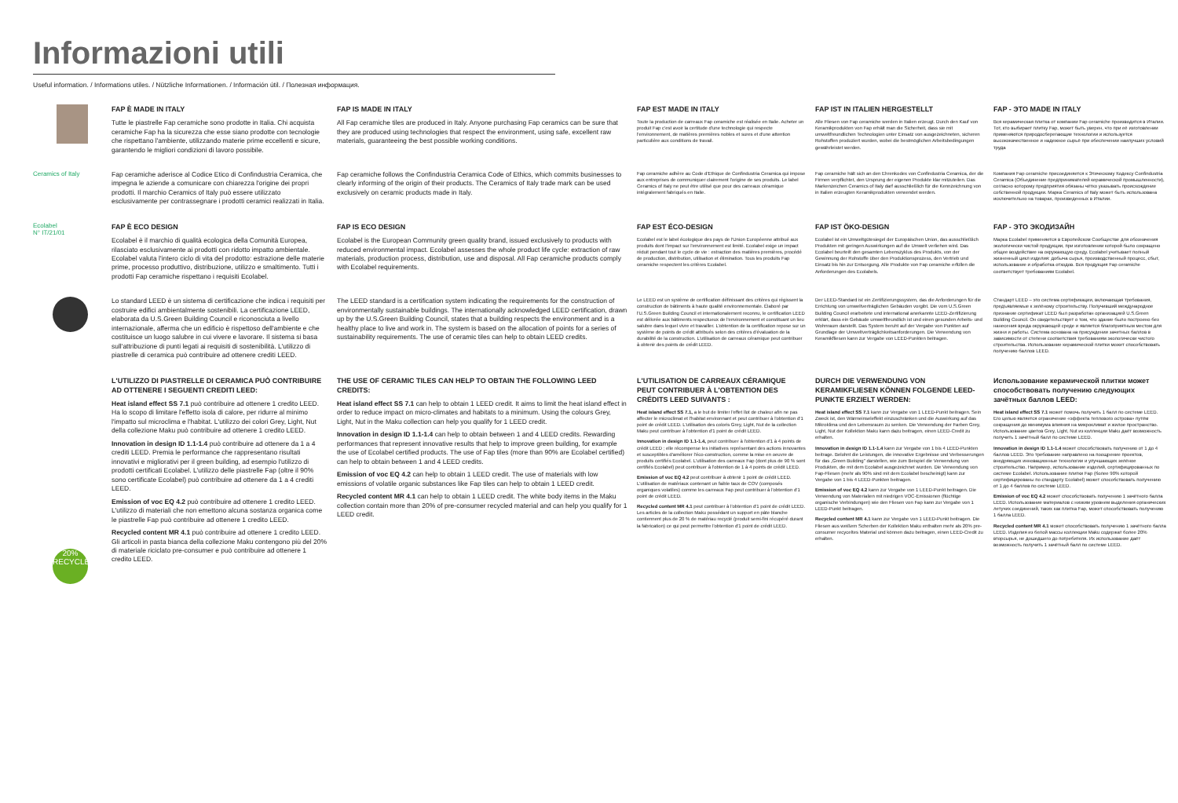Informazioni utili
Useful information. / Informations utiles. / Nützliche Informationen. / Información útil. / Полезная информация.
FAP È MADE IN ITALY
Tutte le piastrelle Fap ceramiche sono prodotte in Italia. Chi acquista ceramiche Fap ha la sicurezza che esse siano prodotte con tecnologie che rispettano l'ambiente, utilizzando materie prime eccellenti e sicure, garantendo le migliori condizioni di lavoro possibile.
FAP IS MADE IN ITALY
All Fap ceramiche tiles are produced in Italy. Anyone purchasing Fap ceramics can be sure that they are produced using technologies that respect the environment, using safe, excellent raw materials, guaranteeing the best possible working conditions.
FAP EST MADE IN ITALY
Toute la production de carreaux Fap ceramiche est réalisée en Italie. Acheter un produit Fap c'est avoir la certitude d'une technologie qui respecte l'environnement, de matières premières nobles et sures et d'une attention particulière aux conditions de travail.
FAP IST IN ITALIEN HERGESTELLT
Alle Fliesen von Fap ceramiche werden in Italien erzeugt. Durch den Kauf von Keramikprodukten von Fap erhält man die Sicherheit, dass sie mit umweltfreundlichen Technologien unter Einsatz von ausgezeichneten, sicheren Rohstoffen produziert wurden, wobei die bestmöglichen Arbeitsbedingungen gewährleistet werden.
FAP - ЭТО MADE IN ITALY
Вся керамическая плитка от компании Fap ceramiche производится в Италии. Тот, кто выбирает плитку Fap, может быть уверен, что при её изготовлении применяются природосберегающие технологии и используется высококачественное и надежное сырьё при обеспечении наилучших условий труда
Ceramics of Italy
Fap ceramiche aderisce al Codice Etico di Confindustria Ceramica, che impegna le aziende a comunicare con chiarezza l'origine dei propri prodotti. Il marchio Ceramics of Italy può essere utilizzato esclusivamente per contrassegnare i prodotti ceramici realizzati in Italia.
Fap ceramiche follows the Confindustria Ceramica Code of Ethics, which commits businesses to clearly informing of the origin of their products. The Ceramics of Italy trade mark can be used exclusively on ceramic products made in Italy.
Fap ceramiche adhère au Code d'Ethique de Confindustria Ceramica qui impose aux entreprises de communiquer clairement l'origine de ses produits. Le label Ceramics of Italy ne peut être utilisé que pour des carreaux céramique intégralement fabriqués en Italie.
Fap ceramiche hält sich an den Ehrenkodex von Confindustria Ceramica, der die Firmen verpflichtet, den Ursprung der eigenen Produkte klar mitzuteilen. Das Markenzeichen Ceramics of Italy darf ausschließlich für die Kennzeichnung von in Italien erzeugten Keramikprodukten verwendet werden.
Компания Fap ceramiche присоединяется к Этическому Кодексу Confindustria Ceramica (Объединение предпринимателей керамической промышленности), согласно которому предприятия обязаны чётко указывать происхождение собственной продукции. Марка Ceramics of Italy может быть использована исключительно на товарах, произведенных в Италии.
Ecolabel
N° IT/21/01
FAP È ECO DESIGN
Ecolabel è il marchio di qualità ecologica della Comunità Europea, rilasciato esclusivamente ai prodotti con ridotto impatto ambientale. Ecolabel valuta l'intero ciclo di vita del prodotto: estrazione delle materie prime, processo produttivo, distribuzione, utilizzo e smaltimento. Tutti i prodotti Fap ceramiche rispettano i requisiti Ecolabel.
FAP IS ECO DESIGN
Ecolabel is the European Community green quality brand, issued exclusively to products with reduced environmental impact. Ecolabel assesses the whole product life cycle: extraction of raw materials, production process, distribution, use and disposal. All Fap ceramiche products comply with Ecolabel requirements.
FAP EST ÉCO-DESIGN
Ecolabel est le label écologique des pays de l'Union Européenne attribué aux produits dont l'impact sur l'environnement est limité. Ecolabel exige un impact réduit pendant tout le cycle de vie : extraction des matières premières, procédé de production, distribution, utilisation et élimination. Tous les produits Fap ceramiche respectent les critères Ecolabel.
FAP IST ÖKO-DESIGN
Ecolabel ist ein Umweltgütesiegel der Europäischen Union, das ausschließlich Produkten mit geringen Auswirkungen auf die Umwelt verliehen wird. Das Ecolabel beurteilt den gesamten Lebenszyklus des Produkts, von der Gewinnung der Rohstoffe über den Produktionsprozess, den Vertrieb und Einsatz bis hin zur Entsorgung. Alle Produkte von Fap ceramiche erfüllen die Anforderungen des Ecolabels.
FAP - ЭТО ЭКОДИЗАЙН
Марка Ecolabel применяется в Европейском Сообществе для обозначения экологически чистой продукции, при изготовлении которой было сокращено общее воздействие на окружающую среду. Ecolabel учитывает полный жизненный цикл изделия: добыча сырья, производственный процесс, сбыт, использование и обработка отходов. Вся продукция Fap ceramiche соответствует требованиям Ecolabel.
Lo standard LEED è un sistema di certificazione che indica i requisiti per costruire edifici ambientalmente sostenibili. La certificazione LEED, elaborata da U.S.Green Building Council e riconosciuta a livello internazionale, afferma che un edificio è rispettoso dell'ambiente e che costituisce un luogo salubre in cui vivere e lavorare. Il sistema si basa sull'attribuzione di punti legati ai requisiti di sostenibilità. L'utilizzo di piastrelle di ceramica può contribuire ad ottenere crediti LEED.
The LEED standard is a certification system indicating the requirements for the construction of environmentally sustainable buildings. The internationally acknowledged LEED certification, drawn up by the U.S.Green Building Council, states that a building respects the environment and is a healthy place to live and work in. The system is based on the allocation of points for a series of sustainability requirements. The use of ceramic tiles can help to obtain LEED credits.
Le LEED est un système de certification définissant des critères qui régissent la construction de bâtiments à haute qualité environnementale. Élaboré par l'U.S.Green Building Council et internationalement reconnu, le certification LEED est délivrée aux bâtiments respectueux de l'environnement et constituant un lieu salubre dans lequel vivre et travailler. L'obtention de la certification repose sur un système de points de crédit attribués selon des critères d'évaluation de la durabilité de la construction. L'utilisation de carreaux céramique peut contribuer à obtenir des points de crédit LEED.
Der LEED-Standard ist ein Zertifizierungssystem, das die Anforderungen für die Errichtung von umweltverträglichen Gebäuden vorgibt. Die vom U.S.Green Building Council erarbeitete und international anerkannte LEED-Zertifizierung erklärt, dass ein Gebäude umweltfreundlich ist und einen gesunden Arbeits- und Wohnraum darstellt. Das System beruht auf der Vergabe von Punkten auf Grundlage der Umweltverträglichkeitsanforderungen. Die Verwendung von Keramikfliesen kann zur Vergabe von LEED-Punkten beitragen.
Стандарт LEED – это система сертификации, включающая требования, предъявляемые к зелёному строительству. Получивший международное признание сертификат LEED был разработан организацией U.S.Green Building Council. Он свидетельствует о том, что здание было построено без нанесения вреда окружающей среде и является благоприятным местом для жизни и работы. Система основана на присуждении зачетных баллов в зависимости от степени соответствия требованиям экологически чистого строительства. Использование керамической плитки может способствовать получению баллов LEED.
20% RECYCLED
L'UTILIZZO DI PIASTRELLE DI CERAMICA PUÒ CONTRIBUIRE AD OTTENERE I SEGUENTI CREDITI LEED:
Heat island effect SS 7.1 può contribuire ad ottenere 1 credito LEED. Ha lo scopo di limitare l'effetto isola di calore, per ridurre al minimo l'impatto sul microclima e l'habitat. L'utilizzo dei colori Grey, Light, Nut della collezione Maku può contribuire ad ottenere 1 credito LEED.
Innovation in design ID 1.1-1.4 può contribuire ad ottenere da 1 a 4 crediti LEED. Premia le performance che rappresentano risultati innovativi e migliorativi per il green building, ad esempio l'utilizzo di prodotti certificati Ecolabel. L'utilizzo delle piastrelle Fap (oltre il 90% sono certificate Ecolabel) può contribuire ad ottenere da 1 a 4 crediti LEED.
Emission of voc EQ 4.2 può contribuire ad ottenere 1 credito LEED. L'utilizzo di materiali che non emettono alcuna sostanza organica come le piastrelle Fap può contribuire ad ottenere 1 credito LEED.
Recycled content MR 4.1 può contribuire ad ottenere 1 credito LEED. Gli articoli in pasta bianca della collezione Maku contengono più del 20% di materiale riciclato pre-consumer e può contribuire ad ottenere 1 credito LEED.
THE USE OF CERAMIC TILES CAN HELP TO OBTAIN THE FOLLOWING LEED CREDITS:
Heat island effect SS 7.1 can help to obtain 1 LEED credit. It aims to limit the heat island effect in order to reduce impact on micro-climates and habitats to a minimum. Using the colours Grey, Light, Nut in the Maku collection can help you qualify for 1 LEED credit.
Innovation in design ID 1.1-1.4 can help to obtain between 1 and 4 LEED credits. Rewarding performances that represent innovative results that help to improve green building, for example the use of Ecolabel certified products. The use of Fap tiles (more than 90% are Ecolabel certified) can help to obtain between 1 and 4 LEED credits.
Emission of voc EQ 4.2 can help to obtain 1 LEED credit. The use of materials with low emissions of volatile organic substances like Fap tiles can help to obtain 1 LEED credit.
Recycled content MR 4.1 can help to obtain 1 LEED credit. The white body items in the Maku collection contain more than 20% of pre-consumer recycled material and can help you qualify for 1 LEED credit.
L'UTILISATION DE CARREAUX CÉRAMIQUE PEUT CONTRIBUER À L'OBTENTION DES CRÉDITS LEED SUIVANTS :
Heat island effect SS 7.1, a le but de limiter l'effet îlot de chaleur afin ne pas affecter le microclimat et l'habitat environnant et peut contribuer à l'obtention d'1 point de crédit LEED. L'utilisation des coloris Grey, Light, Nut de la collection Maku peut contribuer à l'obtention d'1 point de crédit LEED.
Innovation in design ID 1.1-1.4, peut contribuer à l'obtention d'1 à 4 points de crédit LEED ; elle récompense les initiatives représentant des actions innovantes et susceptibles d'améliorer l'éco-construction, comme la mise en oeuvre de produits certifiés Ecolabel. L'utilisation des carreaux Fap (dont plus de 90 % sont certifiés Ecolabel) peut contribuer à l'obtention de 1 à 4 points de crédit LEED.
Emission of voc EQ 4.2 peut contribuer à obtenir 1 point de crédit LEED. L'utilisation de matériaux contenant un faible taux de COV (composés organiques volatiles) comme les carreaux Fap peut contribuer à l'obtention d'1 point de crédit LEED.
Recycled content MR 4.1 peut contribuer à l'obtention d'1 point de crédit LEED. Les articles de la collection Maku possédant un support en pâte blanche contiennent plus de 20 % de matériau recyclé (produit semi-fini récupéré durant la fabrication) ce qui peut permettre l'obtention d'1 point de crédit LEED.
DURCH DIE VERWENDUNG VON KERAMIKFLIESEN KÖNNEN FOLGENDE LEED-PUNKTE ERZIELT WERDEN:
Heat island effect SS 7.1 kann zur Vergabe von 1 LEED-Punkt beitragen. Sein Zweck ist, den Wärmeinseleffekt einzuschränken und die Auswirkung auf das Mikroklima und den Lebensraum zu senken. Die Verwendung der Farben Grey, Light, Nut der Kollektion Maku kann dazu beitragen, einen LEED-Credit zu erhalten.
Innovation in design ID 1.1-1.4 kann zur Vergabe von 1 bis 4 LEED-Punkten beitrage. Belohnt die Leistungen, die innovative Ergebnisse und Verbesserungen für das „Green Building" darstellen, wie zum Beispiel die Verwendung von Produkten, die mit dem Ecolabel ausgezeichnet wurden. Die Verwendung von Fap-Fliesen (mehr als 90% sind mit dem Ecolabel bescheinigt) kann zur Vergabe von 1 bis 4 LEED-Punkten beitragen.
Emission of voc EQ 4.2 kann zur Vergabe von 1 LEED-Punkt beitragen. Die Verwendung von Materialien mit niedrigen VOC-Emissionen (flüchtige organische Verbindungen) wie den Fliesen von Fap kann zur Vergabe von 1 LEED-Punkt beitragen.
Recycled content MR 4.1 kann zur Vergabe von 1 LEED-Punkt beitragen. Die Fliesen aus weißem Scherben der Kollektion Maku enthalten mehr als 20% pre-consumer recyceltes Material und können dazu beitragen, einen LEED-Credit zu erhalten.
Использование керамической плитки может способствовать получению следующих зачётных баллов LEED:
Heat island effect SS 7.1 может помочь получить 1 балл по системе LEED. Его целью является ограничение «эффекта теплового острова» путём сокращения до минимума влияния на микроклимат и жилое пространство. Использование цветов Grey, Light, Nut из коллекции Maku даёт возможность получить 1 зачётный балл по системе LEED.
Innovation in design ID 1.1-1.4 может способствовать получению от 1 до 4 баллов LEED. Это требование направлено на поощрение проектов, внедряющих инновационные технологии и улучшающих зелёное строительство. Например, использование изделий, сертифицированных по системе Ecolabel. Использование плитки Fap (более 90% которой сертифицированы по стандарту Ecolabel) может способствовать получению от 1 до 4 баллов по системе LEED.
Emission of voc EQ 4.2 может способствовать получению 1 зачётного балла LEED. Использование материалов с низким уровнем выделения органических летучих соединений, таких как плитка Fap, может способствовать получению 1 балла LEED.
Recycled content MR 4.1 может способствовать получению 1 зачётного балла LEED. Изделия из белой массы коллекции Maku содержат более 20% вторсырья, не дошедшего до потребителя. Их использование даёт возможность получить 1 зачётный балл по системе LEED.